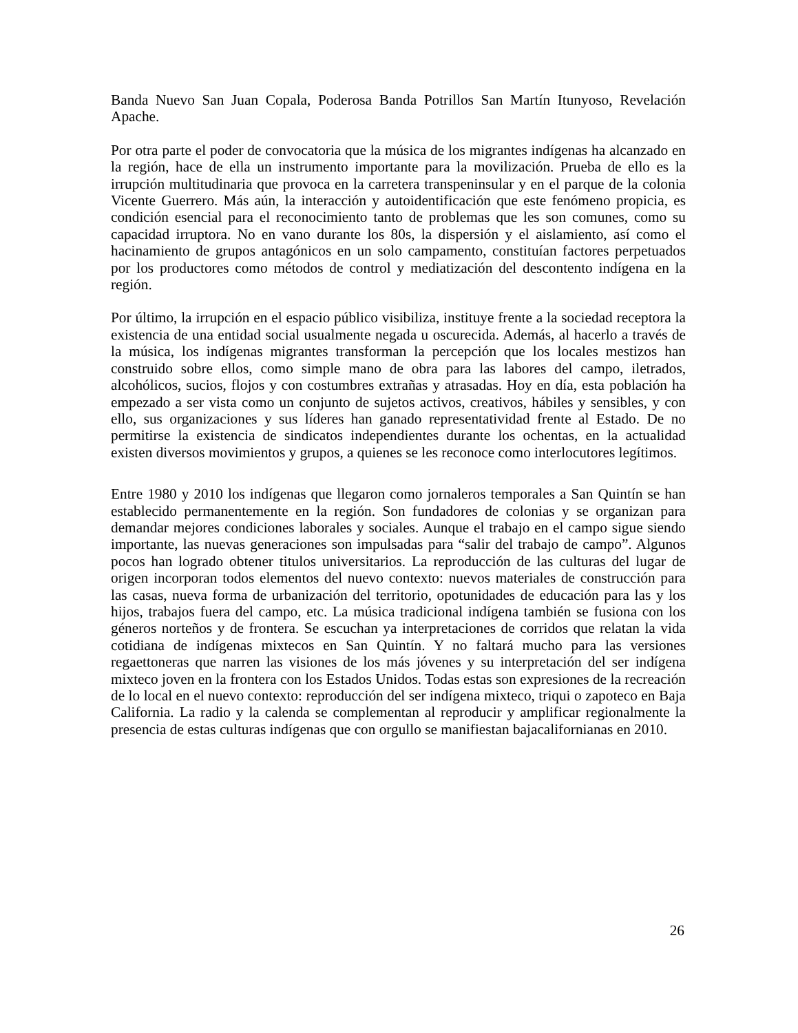Banda Nuevo San Juan Copala, Poderosa Banda Potrillos San Martín Itunyoso, Revelación Apache.
Por otra parte el poder de convocatoria que la música de los migrantes indígenas ha alcanzado en la región, hace de ella un instrumento importante para la movilización. Prueba de ello es la irrupción multitudinaria que provoca en la carretera transpeninsular y en el parque de la colonia Vicente Guerrero. Más aún, la interacción y autoidentificación que este fenómeno propicia, es condición esencial para el reconocimiento tanto de problemas que les son comunes, como su capacidad irruptora. No en vano durante los 80s, la dispersión y el aislamiento, así como el hacinamiento de grupos antagónicos en un solo campamento, constituían factores perpetuados por los productores como métodos de control y mediatización del descontento indígena en la región.
Por último, la irrupción en el espacio público visibiliza, instituye frente a la sociedad receptora la existencia de una entidad social usualmente negada u oscurecida. Además, al hacerlo a través de la música, los indígenas migrantes transforman la percepción que los locales mestizos han construido sobre ellos, como simple mano de obra para las labores del campo, iletrados, alcohólicos, sucios, flojos y con costumbres extrañas y atrasadas. Hoy en día, esta población ha empezado a ser vista como un conjunto de sujetos activos, creativos, hábiles y sensibles, y con ello, sus organizaciones y sus líderes han ganado representatividad frente al Estado. De no permitirse la existencia de sindicatos independientes durante los ochentas, en la actualidad existen diversos movimientos y grupos, a quienes se les reconoce como interlocutores legítimos.
Entre 1980 y 2010 los indígenas que llegaron como jornaleros temporales a San Quintín se han establecido permanentemente en la región. Son fundadores de colonias y se organizan para demandar mejores condiciones laborales y sociales. Aunque el trabajo en el campo sigue siendo importante, las nuevas generaciones son impulsadas para “salir del trabajo de campo”. Algunos pocos han logrado obtener titulos universitarios. La reproducción de las culturas del lugar de origen incorporan todos elementos del nuevo contexto: nuevos materiales de construcción para las casas, nueva forma de urbanización del territorio, opotunidades de educación para las y los hijos, trabajos fuera del campo, etc. La música tradicional indígena también se fusiona con los géneros norteños y de frontera. Se escuchan ya interpretaciones de corridos que relatan la vida cotidiana de indígenas mixtecos en San Quintín. Y no faltará mucho para las versiones regaettoneras que narren las visiones de los más jóvenes y su interpretación del ser indígena mixteco joven en la frontera con los Estados Unidos. Todas estas son expresiones de la recreación de lo local en el nuevo contexto: reproducción del ser indígena mixteco, triqui o zapoteco en Baja California. La radio y la calenda se complementan al reproducir y amplificar regionalmente la presencia de estas culturas indígenas que con orgullo se manifiestan bajacalifornianas en 2010.
26